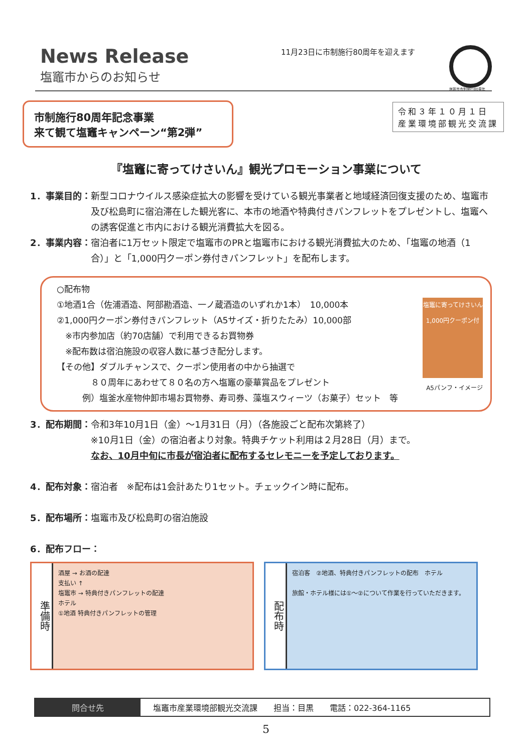News Release
塩竈市からのお知らせ
11月23日に市制施行80周年を迎えます
塩竈市市制施行80周年
市制施行80周年記念事業
来て観て塩竈キャンペーン“第2弾”
令和３年１０月１日
産業環境部観光交流課
『塩竈に寄ってけさいん』観光プロモーション事業について
1．事業目的： 新型コロナウイルス感染症拡大の影響を受けている観光事業者と地域経済回復支援のため、塩竈市及び松島町に宿泊滞在した観光客に、本市の地酒や特典付きパンフレットをプレゼントし、塩竈への誘客促進と市内における観光消費拡大を図る。
2．事業内容： 宿泊者に1万セット限定で塩竈市のPRと塩竈市における観光消費拡大のため、「塩竈の地酒（1合）」と「1,000円クーポン券付きパンフレット」を配布します。
○配布物
①地酒1合（佐浦酒造、阿部勘酒造、一ノ蔵酒造のいずれか1本）　10,000本
②1,000円クーポン券付きパンフレット（A5サイズ・折りたたみ）10,000部
　※市内参加店（約70店舗）で利用できるお買物券
　※配布数は宿泊施設の収容人数に基づき配分します。
【その他】ダブルチャンスで、クーポン使用者の中から抽選で
　　　　８０周年にあわせて８０名の方へ塩竈の豪華賞品をプレゼント
　　　例）塩釜水産物仲卸市場お買物券、寿司券、藻塩スウィーツ（お菓子）セット　等
塩竈に寄ってけさいん 1,000円クーポン付
A5パンフ・イメージ
3．配布期間： 令和3年10月1日（金）～1月31日（月）（各施設ごと配布次第終了）
※10月1日（金）の宿泊者より対象。特典チケット利用は２月28日（月）まで。
なお、10月中旬に市長が宿泊者に配布するセレモニーを予定しております。
4．配布対象： 宿泊者　※配布は1会計あたり1セット。チェックイン時に配布。
5．配布場所： 塩竈市及び松島町の宿泊施設
6．配布フロー：
準備時
酒屋 → お酒の配達
支払い ↑
塩竈市 → 特典付きパンフレットの配達
ホテル
①地酒 特典付きパンフレットの管理
配布時
宿泊客　②地酒、特典付きパンフレットの配布　ホテル
旅館・ホテル様には①～②について作業を行っていただきます。
問合せ先 塩竈市産業環境部観光交流課　　担当：目黒　　電話：022-364-1165
5